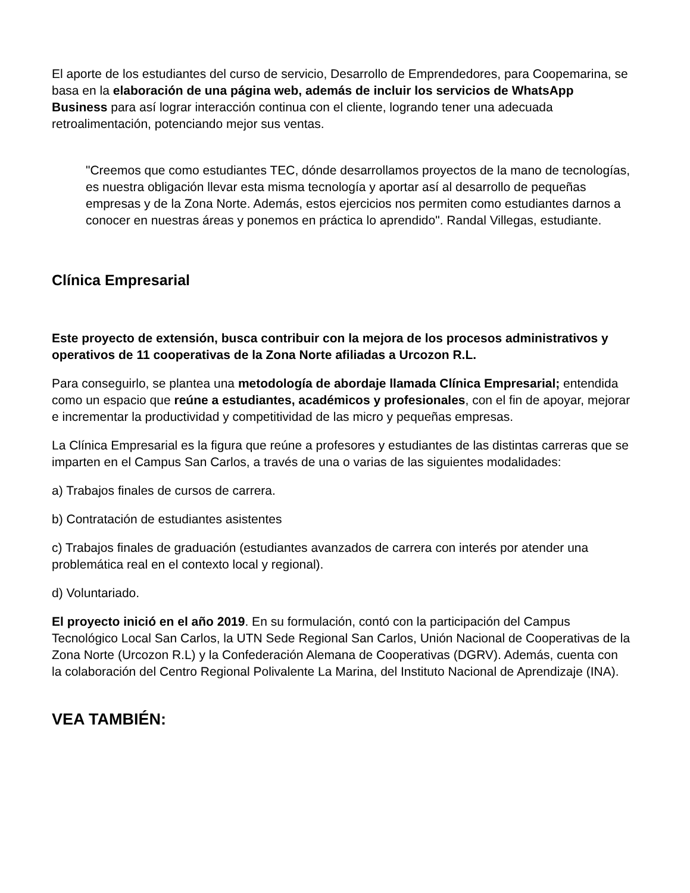El aporte de los estudiantes del curso de servicio, Desarrollo de Emprendedores, para Coopemarina, se basa en la elaboración de una página web, además de incluir los servicios de WhatsApp Business para así lograr interacción continua con el cliente, logrando tener una adecuada retroalimentación, potenciando mejor sus ventas.
"Creemos que como estudiantes TEC, dónde desarrollamos proyectos de la mano de tecnologías, es nuestra obligación llevar esta misma tecnología y aportar así al desarrollo de pequeñas empresas y de la Zona Norte. Además, estos ejercicios nos permiten como estudiantes darnos a conocer en nuestras áreas y ponemos en práctica lo aprendido". Randal Villegas, estudiante.
Clínica Empresarial
Este proyecto de extensión, busca contribuir con la mejora de los procesos administrativos y operativos de 11 cooperativas de la Zona Norte afiliadas a Urcozon R.L.
Para conseguirlo, se plantea una metodología de abordaje llamada Clínica Empresarial; entendida como un espacio que reúne a estudiantes, académicos y profesionales, con el fin de apoyar, mejorar e incrementar la productividad y competitividad de las micro y pequeñas empresas.
La Clínica Empresarial es la figura que reúne a profesores y estudiantes de las distintas carreras que se imparten en el Campus San Carlos, a través de una o varias de las siguientes modalidades:
a) Trabajos finales de cursos de carrera.
b) Contratación de estudiantes asistentes
c) Trabajos finales de graduación (estudiantes avanzados de carrera con interés por atender una problemática real en el contexto local y regional).
d) Voluntariado.
El proyecto inició en el año 2019. En su formulación, contó con la participación del Campus Tecnológico Local San Carlos, la UTN Sede Regional San Carlos, Unión Nacional de Cooperativas de la Zona Norte (Urcozon R.L) y la Confederación Alemana de Cooperativas (DGRV). Además, cuenta con la colaboración del Centro Regional Polivalente La Marina, del Instituto Nacional de Aprendizaje (INA).
VEA TAMBIÉN: